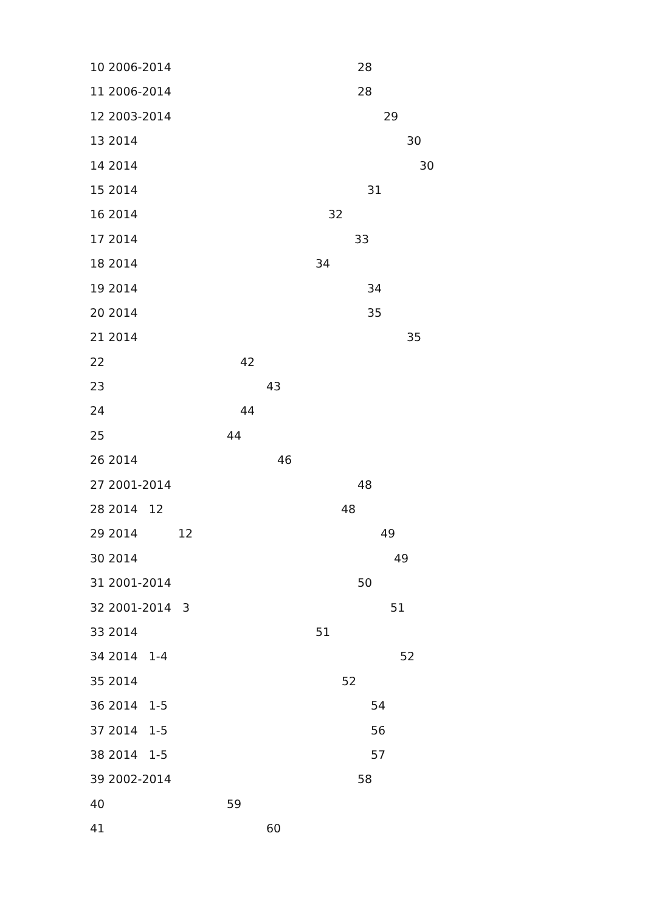10 2006-2014 28
11 2006-2014 28
12 2003-2014 29
13 2014 30
14 2014 30
15 2014 31
16 2014 32
17 2014 33
18 2014 34
19 2014 34
20 2014 35
21 2014 35
22 42
23 43
24 44
25 44
26 2014 46
27 2001-2014 48
28 2014 12 48
29 2014 12 49
30 2014 49
31 2001-2014 50
32 2001-2014 3 51
33 2014 51
34 2014 1-4 52
35 2014 52
36 2014 1-5 54
37 2014 1-5 56
38 2014 1-5 57
39 2002-2014 58
40 59
41 60